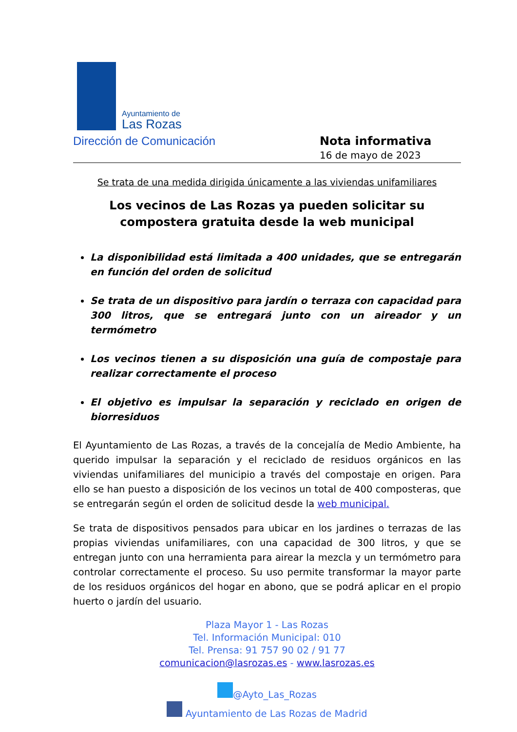Ayuntamiento de
Las Rozas
Dirección de Comunicación Nota informativa
16 de mayo de 2023
Se trata de una medida dirigida únicamente a las viviendas unifamiliares
Los vecinos de Las Rozas ya pueden solicitar su compostera gratuita desde la web municipal
La disponibilidad está limitada a 400 unidades, que se entregarán en función del orden de solicitud
Se trata de un dispositivo para jardín o terraza con capacidad para 300 litros, que se entregará junto con un aireador y un termómetro
Los vecinos tienen a su disposición una guía de compostaje para realizar correctamente el proceso
El objetivo es impulsar la separación y reciclado en origen de biorresiduos
El Ayuntamiento de Las Rozas, a través de la concejalía de Medio Ambiente, ha querido impulsar la separación y el reciclado de residuos orgánicos en las viviendas unifamiliares del municipio a través del compostaje en origen. Para ello se han puesto a disposición de los vecinos un total de 400 composteras, que se entregarán según el orden de solicitud desde la web municipal.
Se trata de dispositivos pensados para ubicar en los jardines o terrazas de las propias viviendas unifamiliares, con una capacidad de 300 litros, y que se entregan junto con una herramienta para airear la mezcla y un termómetro para controlar correctamente el proceso. Su uso permite transformar la mayor parte de los residuos orgánicos del hogar en abono, que se podrá aplicar en el propio huerto o jardín del usuario.
Plaza Mayor 1 - Las Rozas
Tel. Información Municipal: 010
Tel. Prensa: 91 757 90 02 / 91 77
comunicacion@lasrozas.es - www.lasrozas.es
@Ayto_Las_Rozas
Ayuntamiento de Las Rozas de Madrid